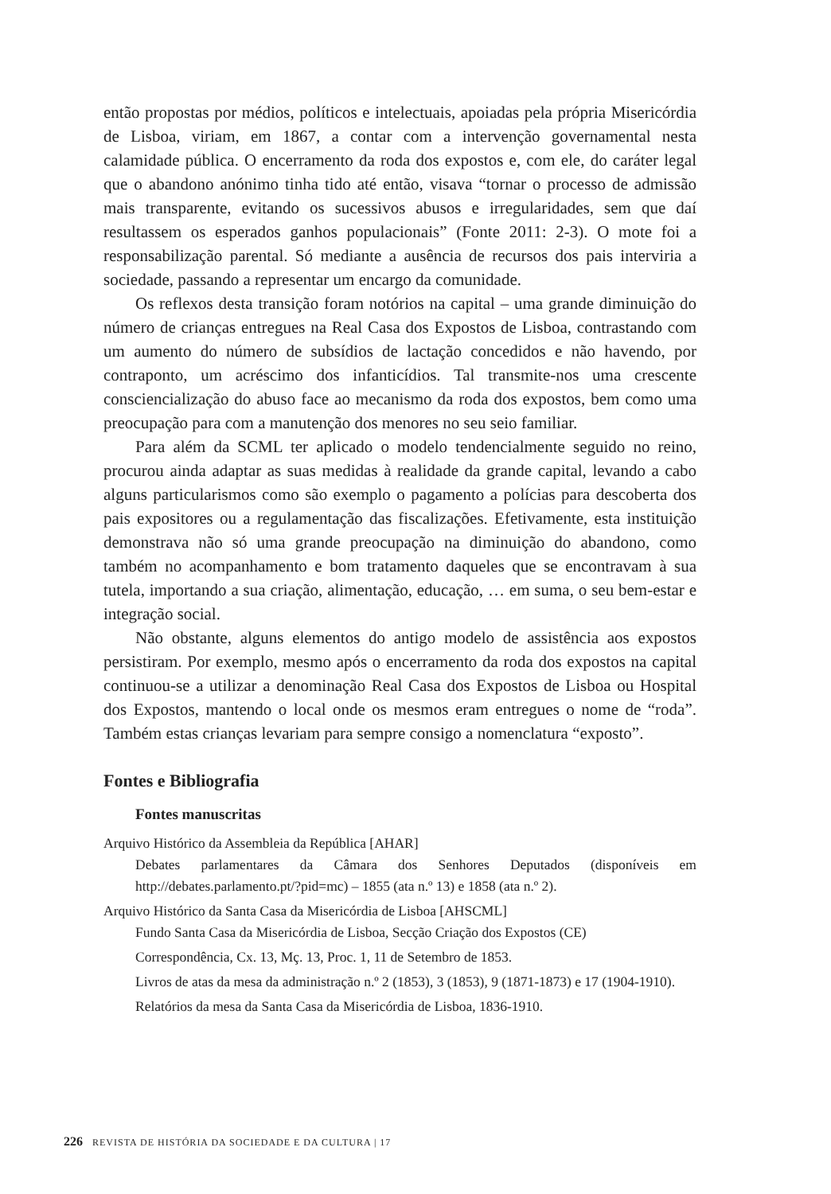então propostas por médios, políticos e intelectuais, apoiadas pela própria Misericórdia de Lisboa, viriam, em 1867, a contar com a intervenção governamental nesta calamidade pública. O encerramento da roda dos expostos e, com ele, do caráter legal que o abandono anónimo tinha tido até então, visava “tornar o processo de admissão mais transparente, evitando os sucessivos abusos e irregularidades, sem que daí resultassem os esperados ganhos populacionais” (Fonte 2011: 2-3). O mote foi a responsabilização parental. Só mediante a ausência de recursos dos pais interviria a sociedade, passando a representar um encargo da comunidade.
Os reflexos desta transição foram notórios na capital – uma grande diminuição do número de crianças entregues na Real Casa dos Expostos de Lisboa, contrastando com um aumento do número de subsídios de lactação concedidos e não havendo, por contraponto, um acréscimo dos infanticídios. Tal transmite-nos uma crescente consciencialização do abuso face ao mecanismo da roda dos expostos, bem como uma preocupação para com a manutenção dos menores no seu seio familiar.
Para além da SCML ter aplicado o modelo tendencialmente seguido no reino, procurou ainda adaptar as suas medidas à realidade da grande capital, levando a cabo alguns particularismos como são exemplo o pagamento a polícias para descoberta dos pais expositores ou a regulamentação das fiscalizações. Efetivamente, esta instituição demonstrava não só uma grande preocupação na diminuição do abandono, como também no acompanhamento e bom tratamento daqueles que se encontravam à sua tutela, importando a sua criação, alimentação, educação, … em suma, o seu bem-estar e integração social.
Não obstante, alguns elementos do antigo modelo de assistência aos expostos persistiram. Por exemplo, mesmo após o encerramento da roda dos expostos na capital continuou-se a utilizar a denominação Real Casa dos Expostos de Lisboa ou Hospital dos Expostos, mantendo o local onde os mesmos eram entregues o nome de “roda”. Também estas crianças levariam para sempre consigo a nomenclatura “exposto”.
Fontes e Bibliografia
Fontes manuscritas
Arquivo Histórico da Assembleia da República [AHAR]
Debates parlamentares da Câmara dos Senhores Deputados (disponíveis em http://debates.parlamento.pt/?pid=mc) – 1855 (ata n.º 13) e 1858 (ata n.º 2).
Arquivo Histórico da Santa Casa da Misericórdia de Lisboa [AHSCML]
Fundo Santa Casa da Misericórdia de Lisboa, Secção Criação dos Expostos (CE)
Correspondência, Cx. 13, Mç. 13, Proc. 1, 11 de Setembro de 1853.
Livros de atas da mesa da administração n.º 2 (1853), 3 (1853), 9 (1871-1873) e 17 (1904-1910).
Relatórios da mesa da Santa Casa da Misericórdia de Lisboa, 1836-1910.
226 REVISTA DE HISTÓRIA DA SOCIEDADE E DA CULTURA | 17